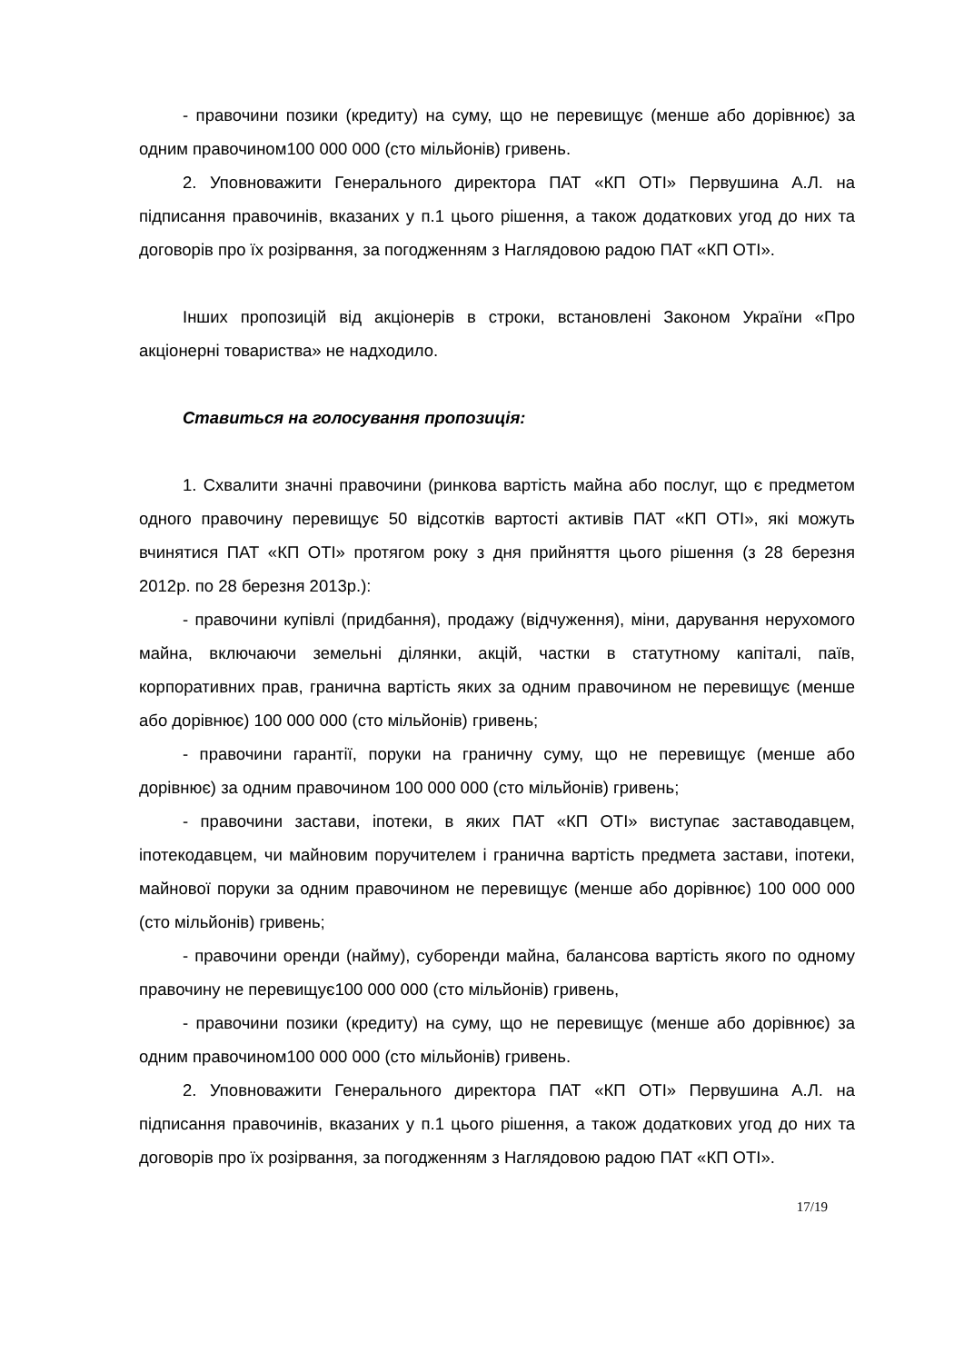- правочини позики (кредиту) на суму, що не перевищує (менше або дорівнює) за одним правочином100 000 000 (сто мільйонів) гривень.
2. Уповноважити Генерального директора ПАТ «КП ОТІ» Первушина А.Л. на підписання правочинів, вказаних у п.1 цього рішення, а також додаткових угод до них та договорів про їх розірвання, за погодженням з Наглядовою радою ПАТ «КП ОТІ».
Інших пропозицій від акціонерів в строки, встановлені Законом України «Про акціонерні товариства» не надходило.
Ставиться на голосування пропозиція:
1. Схвалити значні правочини (ринкова вартість майна або послуг, що є предметом одного правочину перевищує 50 відсотків вартості активів ПАТ «КП ОТІ», які можуть вчинятися ПАТ «КП ОТІ» протягом року з дня прийняття цього рішення (з 28 березня 2012р. по 28 березня 2013р.):
- правочини купівлі (придбання), продажу (відчуження), міни, дарування нерухомого майна, включаючи земельні ділянки, акцій, частки в статутному капіталі, паїв, корпоративних прав, гранична вартість яких за одним правочином не перевищує (менше або дорівнює) 100 000 000 (сто мільйонів) гривень;
- правочини гарантії, поруки на граничну суму, що не перевищує (менше або дорівнює) за одним правочином 100 000 000 (сто мільйонів) гривень;
- правочини застави, іпотеки, в яких ПАТ «КП ОТІ» виступає заставодавцем, іпотекодавцем, чи майновим поручителем і гранична вартість предмета застави, іпотеки, майнової поруки за одним правочином не перевищує (менше або дорівнює) 100 000 000 (сто мільйонів) гривень;
- правочини оренди (найму), суборенди майна, балансова вартість якого по одному правочину не перевищує100 000 000 (сто мільйонів) гривень,
- правочини позики (кредиту) на суму, що не перевищує (менше або дорівнює) за одним правочином100 000 000 (сто мільйонів) гривень.
2. Уповноважити Генерального директора ПАТ «КП ОТІ» Первушина А.Л. на підписання правочинів, вказаних у п.1 цього рішення, а також додаткових угод до них та договорів про їх розірвання, за погодженням з Наглядовою радою ПАТ «КП ОТІ».
17/19